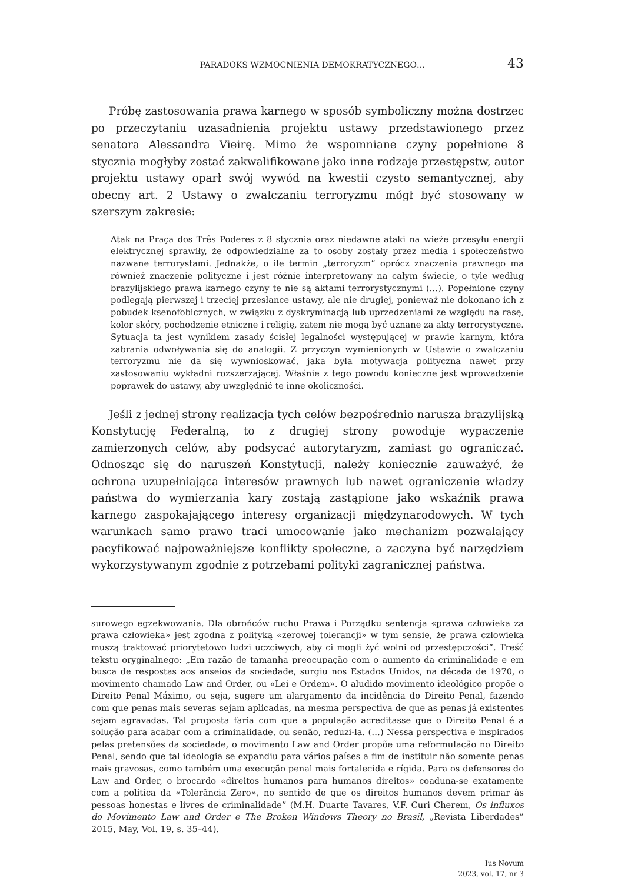PARADOKS WZMOCNIENIA DEMOKRATYCZNEGO… 43
Próbę zastosowania prawa karnego w sposób symboliczny można dostrzec po przeczytaniu uzasadnienia projektu ustawy przedstawionego przez senatora Alessandra Vieirę. Mimo że wspomniane czyny popełnione 8 stycznia mogłyby zostać zakwalifikowane jako inne rodzaje przestępstw, autor projektu ustawy oparł swój wywód na kwestii czysto semantycznej, aby obecny art. 2 Ustawy o zwalczaniu terroryzmu mógł być stosowany w szerszym zakresie:
Atak na Praça dos Três Poderes z 8 stycznia oraz niedawne ataki na wieże przesyłu energii elektrycznej sprawiły, że odpowiedzialne za to osoby zostały przez media i społeczeństwo nazwane terrorystami. Jednakże, o ile termin „terroryzm” oprócz znaczenia prawnego ma również znaczenie polityczne i jest różnie interpretowany na całym świecie, o tyle według brazylijskiego prawa karnego czyny te nie są aktami terrorystycznymi (…). Popełnione czyny podlegają pierwszej i trzeciej przesłance ustawy, ale nie drugiej, ponieważ nie dokonano ich z pobudek ksenofobicznych, w związku z dyskryminacją lub uprzedzeniami ze względu na rasę, kolor skóry, pochodzenie etniczne i religię, zatem nie mogą być uznane za akty terrorystyczne. Sytuacja ta jest wynikiem zasady ścisłej legalności występującej w prawie karnym, która zabrania odwoływania się do analogii. Z przyczyn wymienionych w Ustawie o zwalczaniu terroryzmu nie da się wywnioskować, jaka była motywacja polityczna nawet przy zastosowaniu wykładni rozszerzającej. Właśnie z tego powodu konieczne jest wprowadzenie poprawek do ustawy, aby uwzględnić te inne okoliczności.
Jeśli z jednej strony realizacja tych celów bezpośrednio narusza brazylijską Konstytucję Federalną, to z drugiej strony powoduje wypaczenie zamierzonych celów, aby podsycać autorytaryzm, zamiast go ograniczać. Odnosząc się do naruszeń Konstytucji, należy koniecznie zauważyć, że ochrona uzupełniająca interesów prawnych lub nawet ograniczenie władzy państwa do wymierzania kary zostają zastąpione jako wskaźnik prawa karnego zaspokajającego interesy organizacji międzynarodowych. W tych warunkach samo prawo traci umocowanie jako mechanizm pozwalający pacyfikować najpoważniejsze konflikty społeczne, a zaczyna być narzędziem wykorzystywanym zgodnie z potrzebami polityki zagranicznej państwa.
surowego egzekwowania. Dla obrońców ruchu Prawa i Porządku sentencja «prawa człowieka za prawa człowieka» jest zgodna z polityką «zerowej tolerancji» w tym sensie, że prawa człowieka muszą traktować priorytetowo ludzi uczciwych, aby ci mogli żyć wolni od przestępczości”. Treść tekstu oryginalnego: „Em razão de tamanha preocupação com o aumento da criminalidade e em busca de respostas aos anseios da sociedade, surgiu nos Estados Unidos, na década de 1970, o movimento chamado Law and Order, ou «Lei e Ordem». O aludido movimento ideológico propõe o Direito Penal Máximo, ou seja, sugere um alargamento da incidência do Direito Penal, fazendo com que penas mais severas sejam aplicadas, na mesma perspectiva de que as penas já existentes sejam agravadas. Tal proposta faria com que a população acreditasse que o Direito Penal é a solução para acabar com a criminalidade, ou senão, reduzi-la. (…) Nessa perspectiva e inspirados pelas pretensões da sociedade, o movimento Law and Order propõe uma reformulação no Direito Penal, sendo que tal ideologia se expandiu para vários países a fim de instituir não somente penas mais gravosas, como também uma execução penal mais fortalecida e rígida. Para os defensores do Law and Order, o brocardo «direitos humanos para humanos direitos» coaduna-se exatamente com a política da «Tolerância Zero», no sentido de que os direitos humanos devem primar às pessoas honestas e livres de criminalidade” (M.H. Duarte Tavares, V.F. Curi Cherem, Os influxos do Movimento Law and Order e The Broken Windows Theory no Brasil, „Revista Liberdades” 2015, May, Vol. 19, s. 35–44).
Ius Novum
2023, vol. 17, nr 3